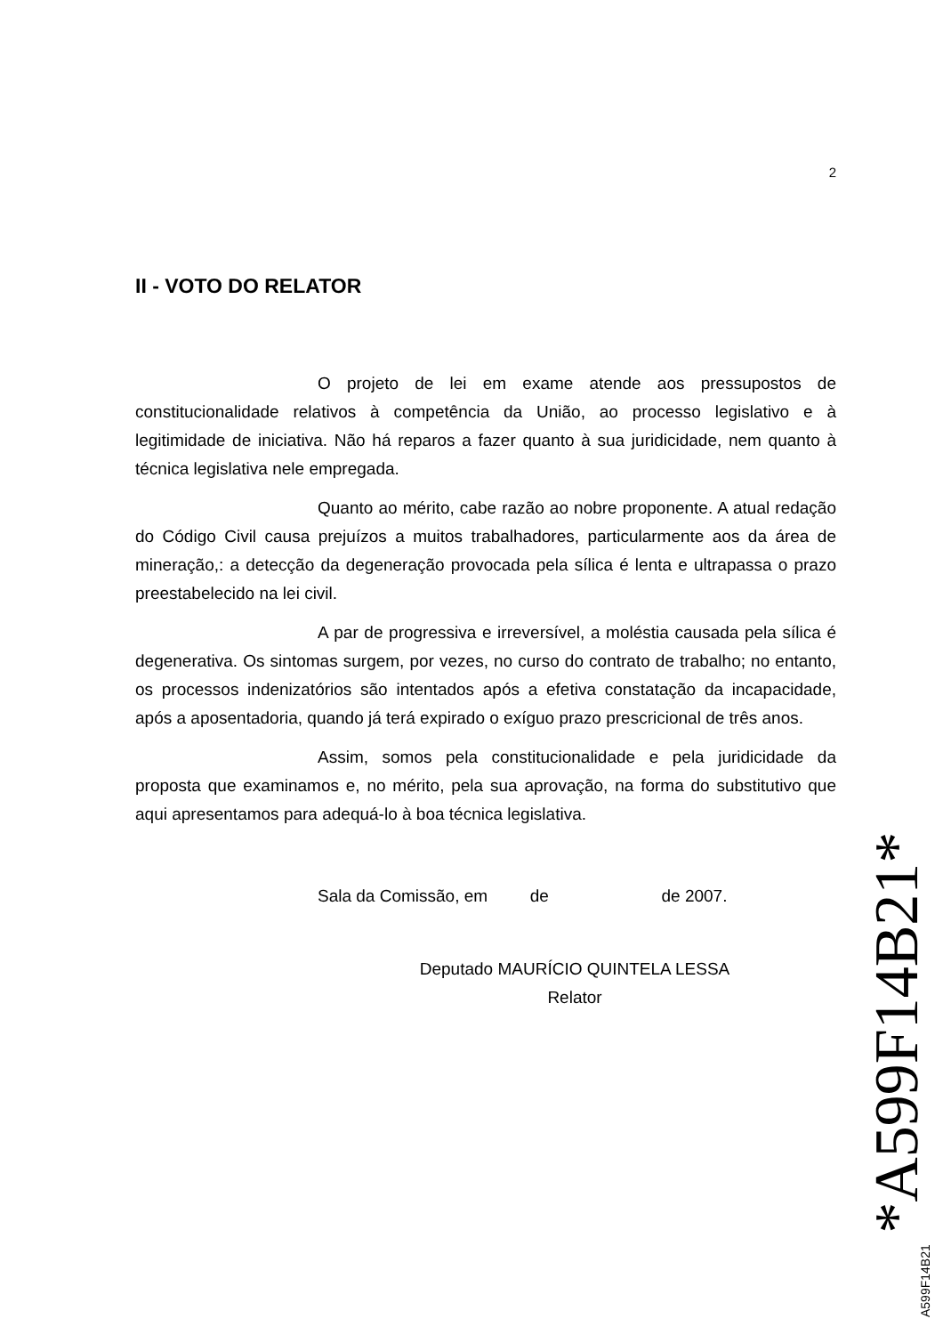2
II - VOTO DO RELATOR
O projeto de lei em exame atende aos pressupostos de constitucionalidade relativos à competência da União, ao processo legislativo e à legitimidade de iniciativa. Não há reparos a fazer quanto à sua juridicidade, nem quanto à técnica legislativa nele empregada.
Quanto ao mérito, cabe razão ao nobre proponente. A atual redação do Código Civil causa prejuízos a muitos trabalhadores, particularmente aos da área de mineração,: a detecção da degeneração provocada pela sílica é lenta e ultrapassa o prazo preestabelecido na lei civil.
A par de progressiva e irreversível, a moléstia causada pela sílica é degenerativa. Os sintomas surgem, por vezes, no curso do contrato de trabalho; no entanto, os processos indenizatórios são intentados após a efetiva constatação da incapacidade, após a aposentadoria, quando já terá expirado o exíguo prazo prescricional de três anos.
Assim, somos pela constitucionalidade e pela juridicidade da proposta que examinamos e, no mérito, pela sua aprovação, na forma do substitutivo que aqui apresentamos para adequá-lo à boa técnica legislativa.
Sala da Comissão, em de de 2007.
Deputado MAURÍCIO QUINTELA LESSA
Relator
A599F14B21 *A599F14B21*